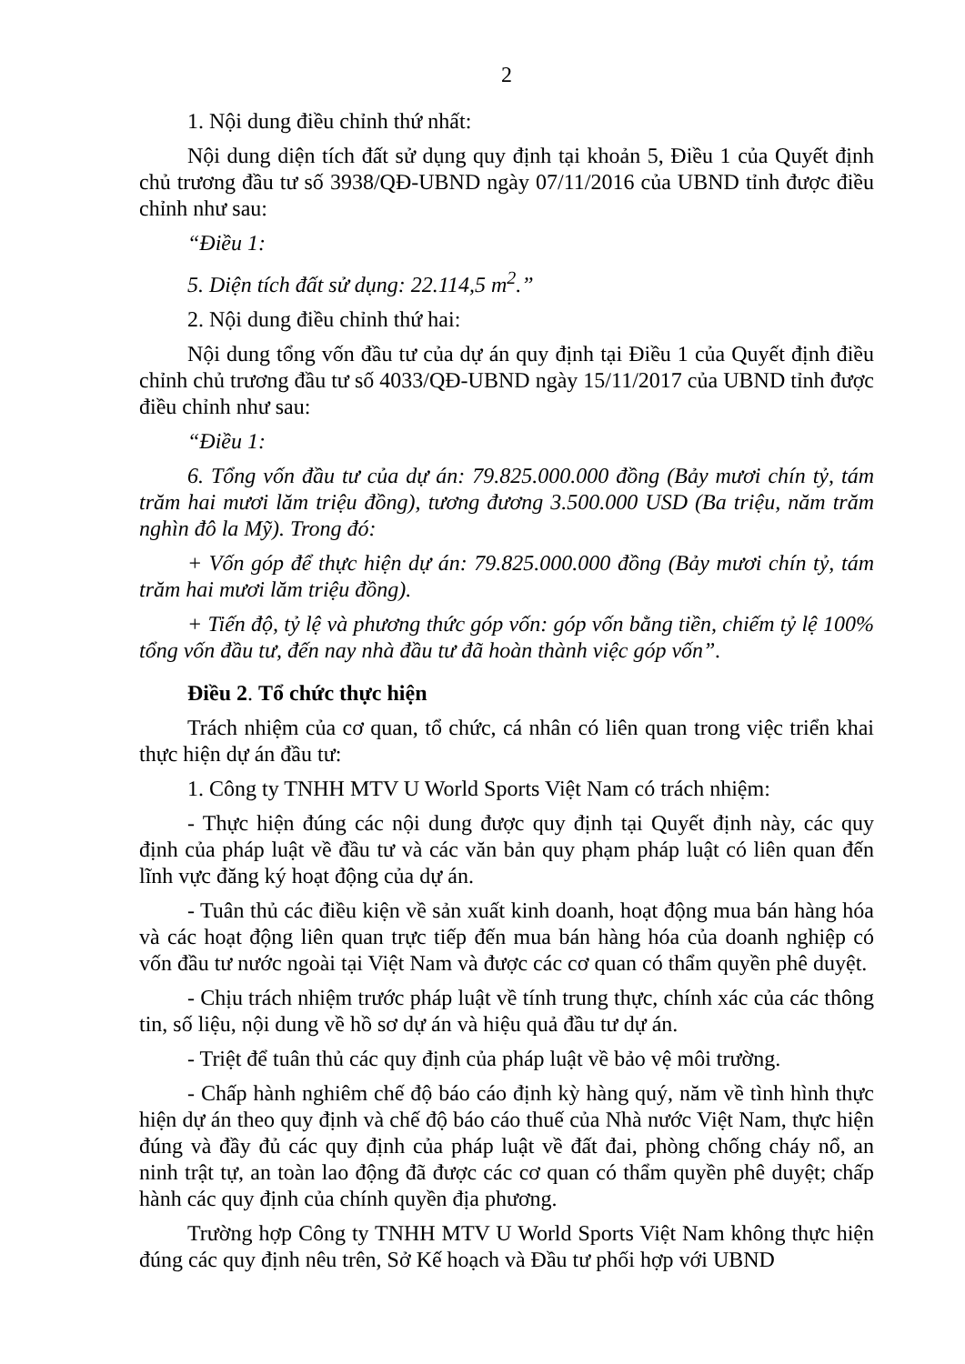2
1. Nội dung điều chỉnh thứ nhất:
Nội dung diện tích đất sử dụng quy định tại khoản 5, Điều 1 của Quyết định chủ trương đầu tư số 3938/QĐ-UBND ngày 07/11/2016 của UBND tỉnh được điều chỉnh như sau:
“Điều 1:
5. Diện tích đất sử dụng: 22.114,5 m<sup>2</sup>.”
2. Nội dung điều chỉnh thứ hai:
Nội dung tổng vốn đầu tư của dự án quy định tại Điều 1 của Quyết định điều chỉnh chủ trương đầu tư số 4033/QĐ-UBND ngày 15/11/2017 của UBND tỉnh được điều chỉnh như sau:
“Điều 1:
6. Tổng vốn đầu tư của dự án: 79.825.000.000 đồng (Bảy mươi chín tỷ, tám trăm hai mươi lăm triệu đồng), tương đương 3.500.000 USD (Ba triệu, năm trăm nghìn đô la Mỹ). Trong đó:
+ Vốn góp để thực hiện dự án: 79.825.000.000 đồng (Bảy mươi chín tỷ, tám trăm hai mươi lăm triệu đồng).
+ Tiến độ, tỷ lệ và phương thức góp vốn: góp vốn bằng tiền, chiếm tỷ lệ 100% tổng vốn đầu tư, đến nay nhà đầu tư đã hoàn thành việc góp vốn”.
Điều 2. Tổ chức thực hiện
Trách nhiệm của cơ quan, tổ chức, cá nhân có liên quan trong việc triển khai thực hiện dự án đầu tư:
1. Công ty TNHH MTV U World Sports Việt Nam có trách nhiệm:
- Thực hiện đúng các nội dung được quy định tại Quyết định này, các quy định của pháp luật về đầu tư và các văn bản quy phạm pháp luật có liên quan đến lĩnh vực đăng ký hoạt động của dự án.
- Tuân thủ các điều kiện về sản xuất kinh doanh, hoạt động mua bán hàng hóa và các hoạt động liên quan trực tiếp đến mua bán hàng hóa của doanh nghiệp có vốn đầu tư nước ngoài tại Việt Nam và được các cơ quan có thẩm quyền phê duyệt.
- Chịu trách nhiệm trước pháp luật về tính trung thực, chính xác của các thông tin, số liệu, nội dung về hồ sơ dự án và hiệu quả đầu tư dự án.
- Triệt để tuân thủ các quy định của pháp luật về bảo vệ môi trường.
- Chấp hành nghiêm chế độ báo cáo định kỳ hàng quý, năm về tình hình thực hiện dự án theo quy định và chế độ báo cáo thuế của Nhà nước Việt Nam, thực hiện đúng và đầy đủ các quy định của pháp luật về đất đai, phòng chống cháy nổ, an ninh trật tự, an toàn lao động đã được các cơ quan có thẩm quyền phê duyệt; chấp hành các quy định của chính quyền địa phương.
Trường hợp Công ty TNHH MTV U World Sports Việt Nam không thực hiện đúng các quy định nêu trên, Sở Kế hoạch và Đầu tư phối hợp với UBND